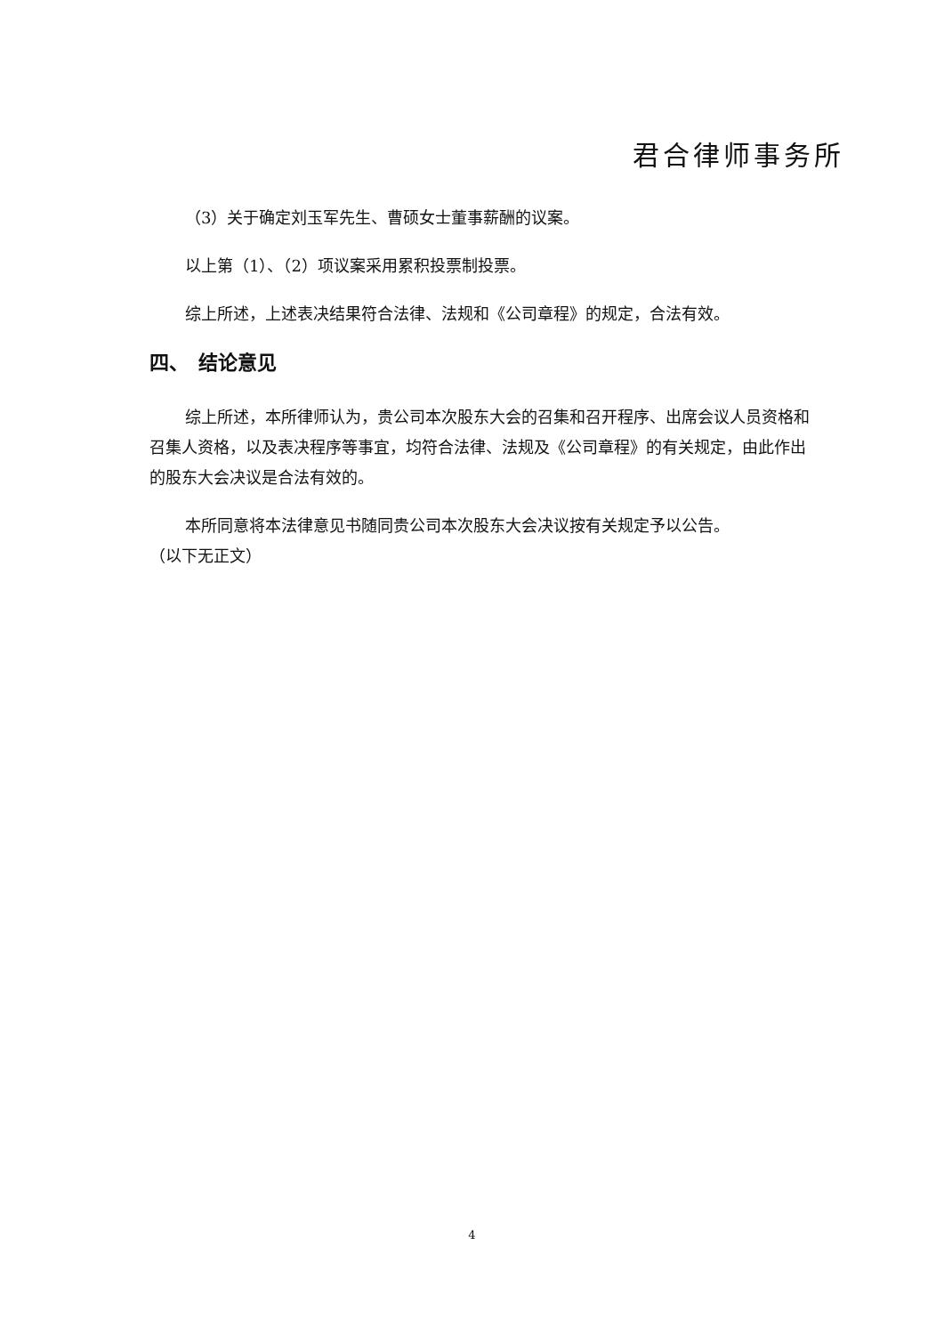君合律师事务所
（3）关于确定刘玉军先生、曹硕女士董事薪酬的议案。
以上第（1）、（2）项议案采用累积投票制投票。
综上所述，上述表决结果符合法律、法规和《公司章程》的规定，合法有效。
四、　结论意见
综上所述，本所律师认为，贵公司本次股东大会的召集和召开程序、出席会议人员资格和召集人资格，以及表决程序等事宜，均符合法律、法规及《公司章程》的有关规定，由此作出的股东大会决议是合法有效的。
本所同意将本法律意见书随同贵公司本次股东大会决议按有关规定予以公告。
（以下无正文）
4